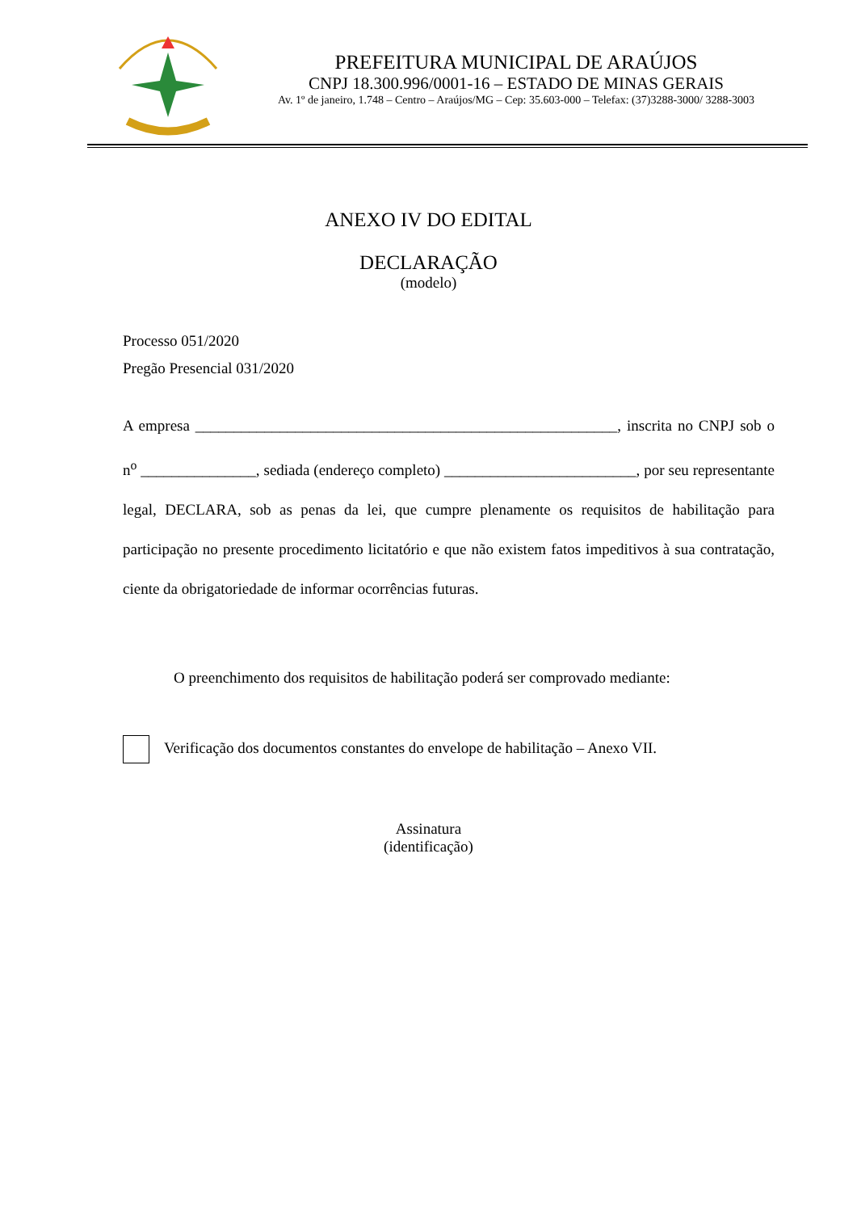PREFEITURA MUNICIPAL DE ARAÚJOS
CNPJ 18.300.996/0001-16 – ESTADO DE MINAS GERAIS
Av. 1º de janeiro, 1.748 – Centro – Araújos/MG – Cep: 35.603-000 – Telefax: (37)3288-3000/ 3288-3003
ANEXO IV DO EDITAL
DECLARAÇÃO
(modelo)
Processo 051/2020
Pregão Presencial 031/2020
A empresa _______________________________________________________, inscrita no CNPJ sob o n<sup>o</sup> _______________, sediada (endereço completo) _________________________, por seu representante legal, DECLARA, sob as penas da lei, que cumpre plenamente os requisitos de habilitação para participação no presente procedimento licitatório e que não existem fatos impeditivos à sua contratação, ciente da obrigatoriedade de informar ocorrências futuras.
O preenchimento dos requisitos de habilitação poderá ser comprovado mediante:
Verificação dos documentos constantes do envelope de habilitação – Anexo VII.
Assinatura
(identificação)